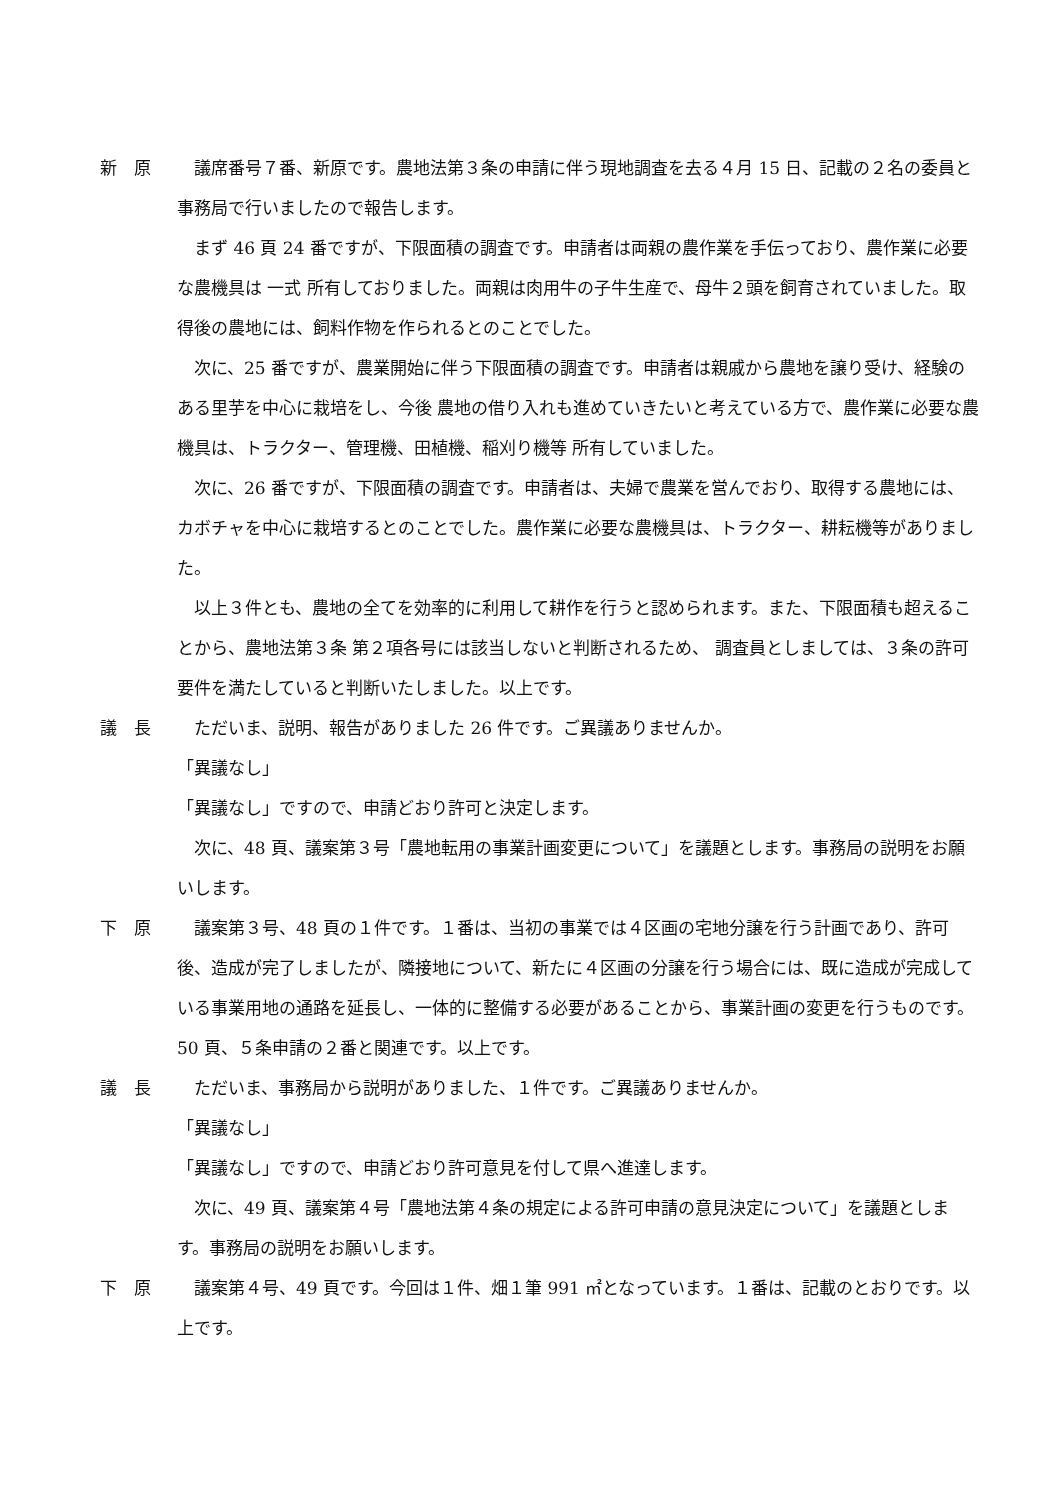新　原 　議席番号７番、新原です。農地法第３条の申請に伴う現地調査を去る４月 15 日、記載の２名の委員と事務局で行いましたので報告します。
まず 46 頁 24 番ですが、下限面積の調査です。申請者は両親の農作業を手伝っており、農作業に必要な農機具は 一式 所有しておりました。両親は肉用牛の子牛生産で、母牛２頭を飼育されていました。取得後の農地には、飼料作物を作られるとのことでした。
次に、25 番ですが、農業開始に伴う下限面積の調査です。申請者は親戚から農地を譲り受け、経験のある里芋を中心に栽培をし、今後 農地の借り入れも進めていきたいと考えている方で、農作業に必要な農機具は、トラクター、管理機、田植機、稲刈り機等 所有していました。
次に、26 番ですが、下限面積の調査です。申請者は、夫婦で農業を営んでおり、取得する農地には、カボチャを中心に栽培するとのことでした。農作業に必要な農機具は、トラクター、耕耘機等がありました。
以上３件とも、農地の全てを効率的に利用して耕作を行うと認められます。また、下限面積も超えることから、農地法第３条 第２項各号には該当しないと判断されるため、 調査員としましては、３条の許可要件を満たしていると判断いたしました。以上です。
議　長 　ただいま、説明、報告がありました 26 件です。ご異議ありませんか。
「異議なし」
「異議なし」ですので、申請どおり許可と決定します。
次に、48 頁、議案第３号「農地転用の事業計画変更について」を議題とします。事務局の説明をお願いします。
下　原 　議案第３号、48 頁の１件です。１番は、当初の事業では４区画の宅地分譲を行う計画であり、許可後、造成が完了しましたが、隣接地について、新たに４区画の分譲を行う場合には、既に造成が完成している事業用地の通路を延長し、一体的に整備する必要があることから、事業計画の変更を行うものです。50 頁、５条申請の２番と関連です。以上です。
議　長 　ただいま、事務局から説明がありました、１件です。ご異議ありませんか。
「異議なし」
「異議なし」ですので、申請どおり許可意見を付して県へ進達します。
次に、49 頁、議案第４号「農地法第４条の規定による許可申請の意見決定について」を議題とします。事務局の説明をお願いします。
下　原 　議案第４号、49 頁です。今回は１件、畑１筆 991 ㎡となっています。１番は、記載のとおりです。以上です。